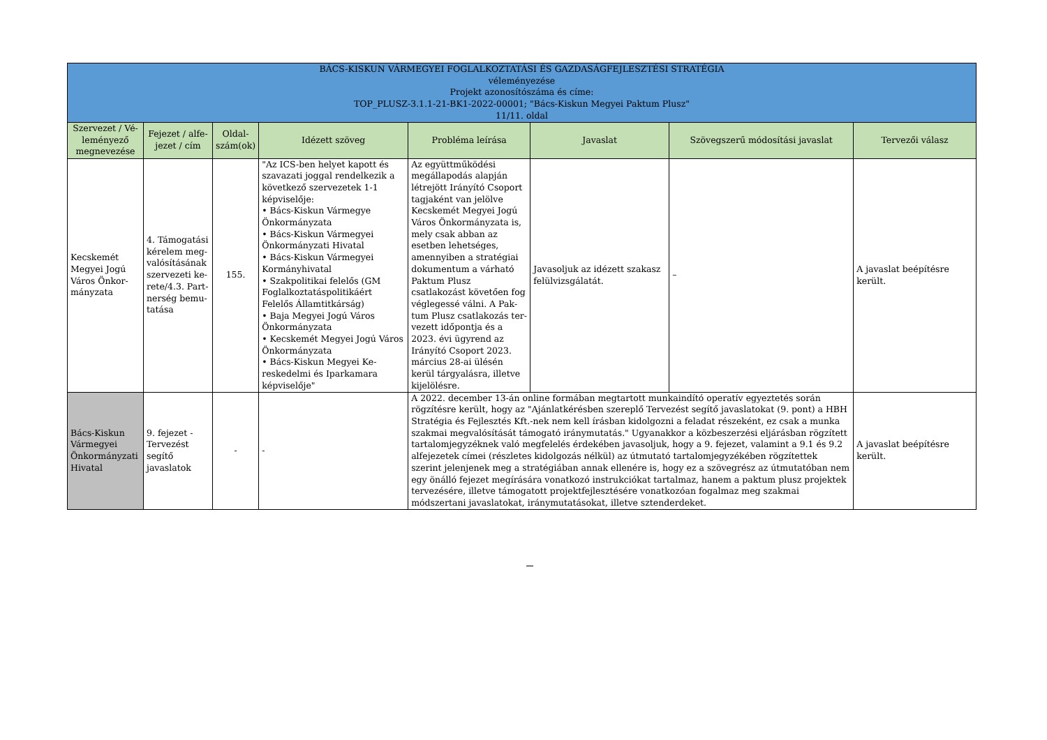| BÁCS-KISKUN VÁRMEGYEI FOGLALKOZTATÁSI ÉS GAZDASÁGFEJLESZTÉSI STRATÉGIA véleményezése Projekt azonosítószáma és címe: TOP_PLUSZ-3.1.1-21-BK1-2022-00001; "Bács-Kiskun Megyei Paktum Plusz" 11/11. oldal | | | | | | | |
| Szervezet / Vé­leményező meg­nevezése | Fejezet / alfe­jezet / cím | Oldal­szám(ok) | Idézett szöveg | Probléma leírása | Javaslat | Szövegszerű módosítási javaslat | Tervezői válasz |
| Kecskemét Megyei Jogú Város Önkor­mányzata | 4. Támogatási kérelem meg­valósításának szervezeti ke­rete/4.3. Part­nerség bemu­tatása | 155. | "Az ICS-ben helyet kapott és sza­vazati joggal rendelkezik a követ­kező szervezetek 1-1 képviselője: • Bács-Kiskun Vármegye Önkormányzata • Bács-Kiskun Vármegyei Önkormányzati Hivatal • Bács-Kiskun Vármegyei Kormányhivatal • Szakpolitikai felelős (GM Foglalkoztatáspolitikáért Felelős Államtitkárság) • Baja Megyei Jogú Város Önkormányzata • Kecskemét Megyei Jogú Város Önkormányzata • Bács-Kiskun Megyei Ke­reskedelmi és Iparkamara képvi­selője" | Az együttműködési megál­lapodás alapján létrejött Irá­nyító Csoport tagjaként van jelölve Kecskemét Megyei Jogú Város Önkormány­zata is, mely csak abban az esetben lehetséges, amennyiben a stratégiai doku­mentum a várható Paktum Plusz csatlakozást követően fog véglegessé válni. A Pak­tum Plusz csatlakozás ter­vezett időpontja és a 2023. évi ügyrend az Irányító Csoport 2023. március 28-ai ülésén kerül tárgyalásra, il­letve kijelölésre. | Javasoljuk az idézett szakasz fe­lülvizsgálatát. | – | A javaslat beépítésre került. |
| Bács-Kiskun Vármegyei Önkormányzati Hivatal | 9. fejezet - Ter­vezést segítő javaslatok | - | - | A 2022. december 13-án online formában megtartott munkaindító operatív egyeztetés során rögzítésre ke­rült, hogy az "Ajánlatkérésben szereplő Tervezést segítő javaslatokat (9. pont) a HBH Stratégia és Fejlesz­tés Kft.-nek nem kell írásban kidolgozni a feladat részeként, ez csak a munka szakmai megvalósítását tá­mogató iránymutatás." Ugyanakkor a közbeszerzési eljárásban rögzített tartalomjegyzéknek való megfele­lés érdekében javasoljuk, hogy a 9. fejezet, valamint a 9.1 és 9.2 alfejezetek címei (részletes kidolgozás nél­kül) az útmutató tartalomjegyzékében rögzítettek szerint jelenjenek meg a stratégiában annak ellenére is, hogy ez a szövegrész az útmutatóban nem egy önálló fejezet megírására vonatkozó instrukciókat tartal­maz, hanem a paktum plusz projektek tervezésére, illetve támogatott projektfejlesztésére vonatkozóan fo­galmaz meg szakmai módszertani javaslatokat, iránymutatásokat, illetve sztenderdeket. | | | A javaslat beépítésre került. |